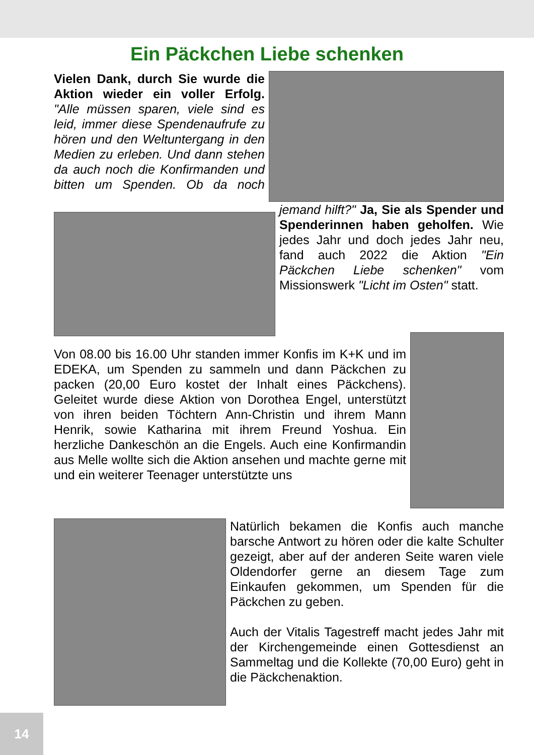Ein Päckchen Liebe schenken
Vielen Dank, durch Sie wurde die Aktion wieder ein voller Erfolg. "Alle müssen sparen, viele sind es leid, immer diese Spendenaufrufe zu hören und den Weltuntergang in den Medien zu erleben. Und dann stehen da auch noch die Konfirmanden und bitten um Spenden. Ob da noch jemand hilft?" Ja, Sie als Spender und Spenderinnen haben geholfen. Wie jedes Jahr und doch jedes Jahr neu, fand auch 2022 die Aktion "Ein Päckchen Liebe schenken" vom Missionswerk "Licht im Osten" statt.
Von 08.00 bis 16.00 Uhr standen immer Konfis im K+K und im EDEKA, um Spenden zu sammeln und dann Päckchen zu packen (20,00 Euro kostet der Inhalt eines Päckchens). Geleitet wurde diese Aktion von Dorothea Engel, unterstützt von ihren beiden Töchtern Ann-Christin und ihrem Mann Henrik, sowie Katharina mit ihrem Freund Yoshua. Ein herzliche Dankeschön an die Engels. Auch eine Konfirmandin aus Melle wollte sich die Aktion ansehen und machte gerne mit und ein weiterer Teenager unterstützte uns
Natürlich bekamen die Konfis auch manche barsche Antwort zu hören oder die kalte Schulter gezeigt, aber auf der anderen Seite waren viele Oldendorfer gerne an diesem Tage zum Einkaufen gekommen, um Spenden für die Päckchen zu geben.
Auch der Vitalis Tagestreff macht jedes Jahr mit der Kirchengemeinde einen Gottesdienst an Sammeltag und die Kollekte (70,00 Euro) geht in die Päckchenaktion.
14